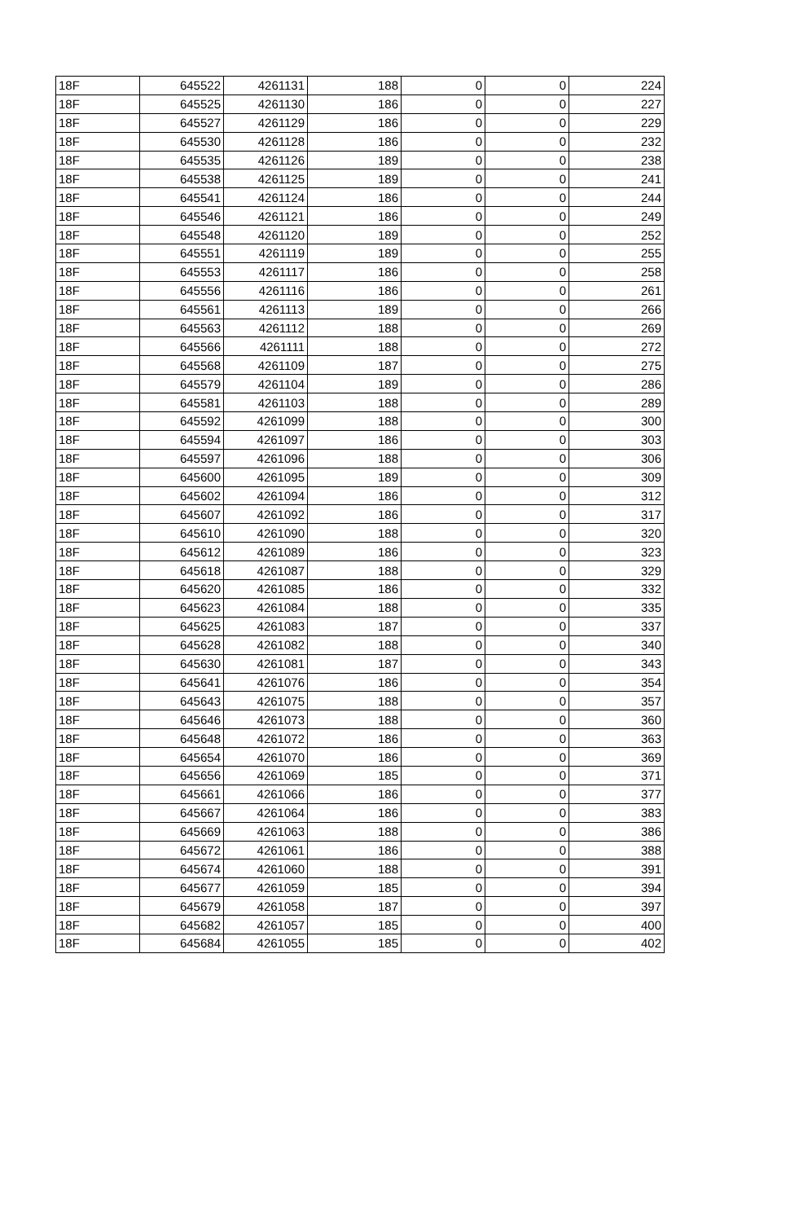| 18F | 645522 | 4261131 | 188 | 0 | 0 | 224 |
| 18F | 645525 | 4261130 | 186 | 0 | 0 | 227 |
| 18F | 645527 | 4261129 | 186 | 0 | 0 | 229 |
| 18F | 645530 | 4261128 | 186 | 0 | 0 | 232 |
| 18F | 645535 | 4261126 | 189 | 0 | 0 | 238 |
| 18F | 645538 | 4261125 | 189 | 0 | 0 | 241 |
| 18F | 645541 | 4261124 | 186 | 0 | 0 | 244 |
| 18F | 645546 | 4261121 | 186 | 0 | 0 | 249 |
| 18F | 645548 | 4261120 | 189 | 0 | 0 | 252 |
| 18F | 645551 | 4261119 | 189 | 0 | 0 | 255 |
| 18F | 645553 | 4261117 | 186 | 0 | 0 | 258 |
| 18F | 645556 | 4261116 | 186 | 0 | 0 | 261 |
| 18F | 645561 | 4261113 | 189 | 0 | 0 | 266 |
| 18F | 645563 | 4261112 | 188 | 0 | 0 | 269 |
| 18F | 645566 | 4261111 | 188 | 0 | 0 | 272 |
| 18F | 645568 | 4261109 | 187 | 0 | 0 | 275 |
| 18F | 645579 | 4261104 | 189 | 0 | 0 | 286 |
| 18F | 645581 | 4261103 | 188 | 0 | 0 | 289 |
| 18F | 645592 | 4261099 | 188 | 0 | 0 | 300 |
| 18F | 645594 | 4261097 | 186 | 0 | 0 | 303 |
| 18F | 645597 | 4261096 | 188 | 0 | 0 | 306 |
| 18F | 645600 | 4261095 | 189 | 0 | 0 | 309 |
| 18F | 645602 | 4261094 | 186 | 0 | 0 | 312 |
| 18F | 645607 | 4261092 | 186 | 0 | 0 | 317 |
| 18F | 645610 | 4261090 | 188 | 0 | 0 | 320 |
| 18F | 645612 | 4261089 | 186 | 0 | 0 | 323 |
| 18F | 645618 | 4261087 | 188 | 0 | 0 | 329 |
| 18F | 645620 | 4261085 | 186 | 0 | 0 | 332 |
| 18F | 645623 | 4261084 | 188 | 0 | 0 | 335 |
| 18F | 645625 | 4261083 | 187 | 0 | 0 | 337 |
| 18F | 645628 | 4261082 | 188 | 0 | 0 | 340 |
| 18F | 645630 | 4261081 | 187 | 0 | 0 | 343 |
| 18F | 645641 | 4261076 | 186 | 0 | 0 | 354 |
| 18F | 645643 | 4261075 | 188 | 0 | 0 | 357 |
| 18F | 645646 | 4261073 | 188 | 0 | 0 | 360 |
| 18F | 645648 | 4261072 | 186 | 0 | 0 | 363 |
| 18F | 645654 | 4261070 | 186 | 0 | 0 | 369 |
| 18F | 645656 | 4261069 | 185 | 0 | 0 | 371 |
| 18F | 645661 | 4261066 | 186 | 0 | 0 | 377 |
| 18F | 645667 | 4261064 | 186 | 0 | 0 | 383 |
| 18F | 645669 | 4261063 | 188 | 0 | 0 | 386 |
| 18F | 645672 | 4261061 | 186 | 0 | 0 | 388 |
| 18F | 645674 | 4261060 | 188 | 0 | 0 | 391 |
| 18F | 645677 | 4261059 | 185 | 0 | 0 | 394 |
| 18F | 645679 | 4261058 | 187 | 0 | 0 | 397 |
| 18F | 645682 | 4261057 | 185 | 0 | 0 | 400 |
| 18F | 645684 | 4261055 | 185 | 0 | 0 | 402 |